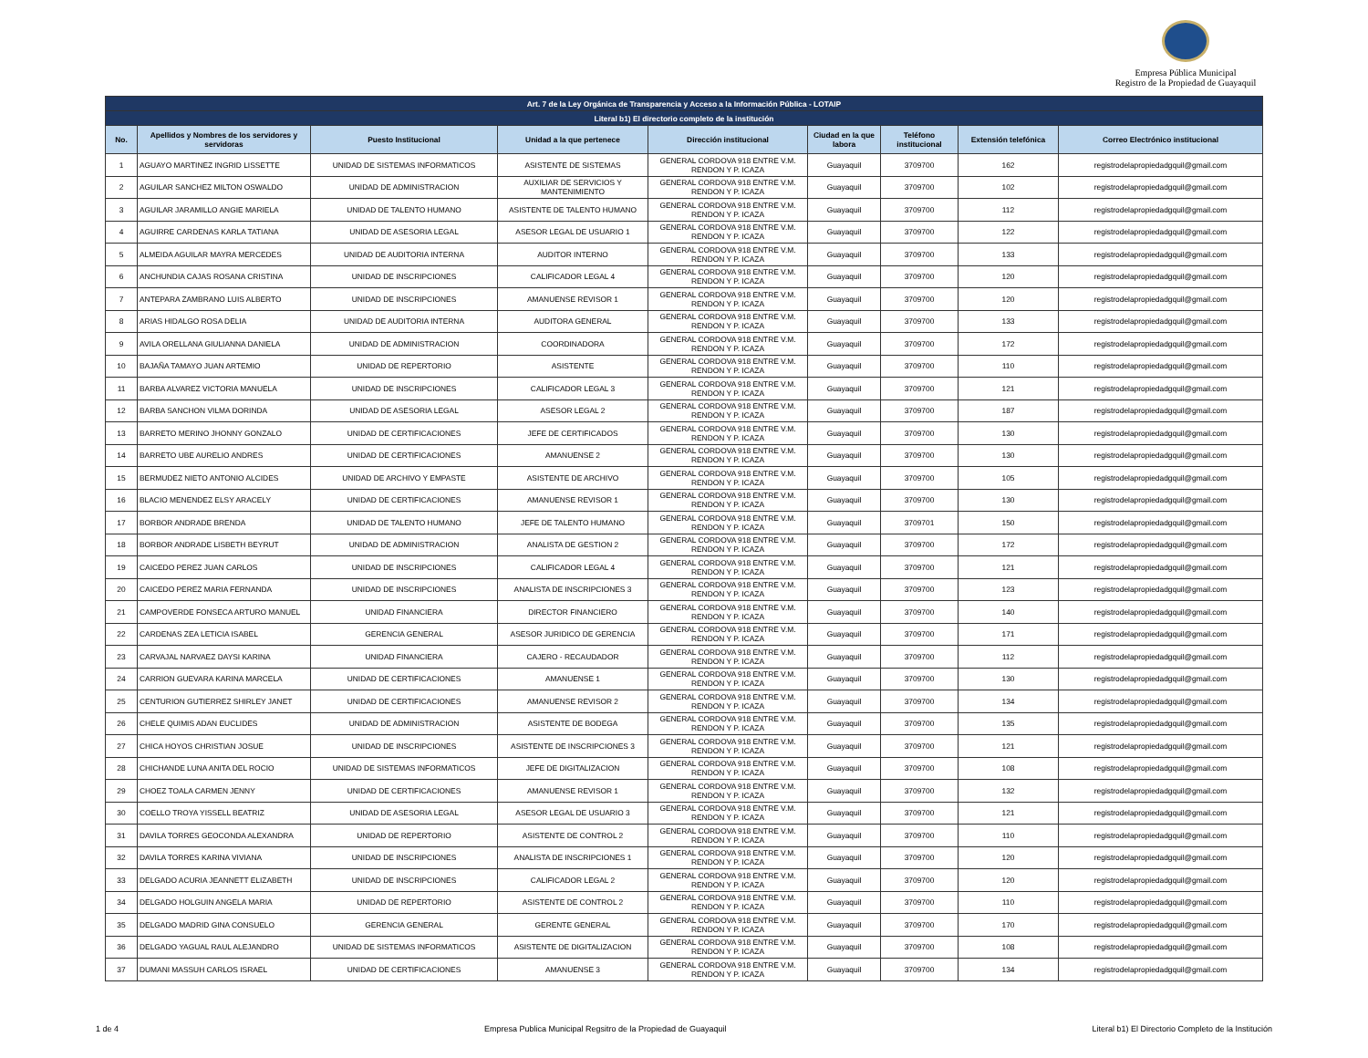Empresa Pública Municipal
Registro de la Propiedad de Guayaquil
| Art. 7 de la Ley Orgánica de Transparencia y Acceso a la Información Pública - LOTAIP | | | | | | | | |
| --- | --- | --- | --- | --- | --- | --- | --- | --- |
| Literal b1) El directorio completo de la institución | | | | | | | | |
| No. | Apellidos y Nombres de los servidores y servidoras | Puesto Institucional | Unidad a la que pertenece | Dirección institucional | Ciudad en la que labora | Teléfono institucional | Extensión telefónica | Correo Electrónico institucional |
| 1 | AGUAYO MARTINEZ INGRID LISSETTE | UNIDAD DE SISTEMAS INFORMATICOS | ASISTENTE DE SISTEMAS | GENERAL CORDOVA 918 ENTRE V.M. RENDON Y P. ICAZA | Guayaquil | 3709700 | 162 | registrodelapropiedadgquil@gmail.com |
| 2 | AGUILAR SANCHEZ MILTON OSWALDO | UNIDAD DE ADMINISTRACION | AUXILIAR DE SERVICIOS Y MANTENIMIENTO | GENERAL CORDOVA 918 ENTRE V.M. RENDON Y P. ICAZA | Guayaquil | 3709700 | 102 | registrodelapropiedadgquil@gmail.com |
| 3 | AGUILAR JARAMILLO ANGIE MARIELA | UNIDAD DE TALENTO HUMANO | ASISTENTE DE TALENTO HUMANO | GENERAL CORDOVA 918 ENTRE V.M. RENDON Y P. ICAZA | Guayaquil | 3709700 | 112 | registrodelapropiedadgquil@gmail.com |
| 4 | AGUIRRE CARDENAS KARLA TATIANA | UNIDAD DE ASESORIA LEGAL | ASESOR LEGAL DE USUARIO 1 | GENERAL CORDOVA 918 ENTRE V.M. RENDON Y P. ICAZA | Guayaquil | 3709700 | 122 | registrodelapropiedadgquil@gmail.com |
| 5 | ALMEIDA AGUILAR MAYRA MERCEDES | UNIDAD DE AUDITORIA INTERNA | AUDITOR INTERNO | GENERAL CORDOVA 918 ENTRE V.M. RENDON Y P. ICAZA | Guayaquil | 3709700 | 133 | registrodelapropiedadgquil@gmail.com |
| 6 | ANCHUNDIA CAJAS ROSANA CRISTINA | UNIDAD DE INSCRIPCIONES | CALIFICADOR LEGAL 4 | GENERAL CORDOVA 918 ENTRE V.M. RENDON Y P. ICAZA | Guayaquil | 3709700 | 120 | registrodelapropiedadgquil@gmail.com |
| 7 | ANTEPARA ZAMBRANO LUIS ALBERTO | UNIDAD DE INSCRIPCIONES | AMANUENSE REVISOR 1 | GENERAL CORDOVA 918 ENTRE V.M. RENDON Y P. ICAZA | Guayaquil | 3709700 | 120 | registrodelapropiedadgquil@gmail.com |
| 8 | ARIAS HIDALGO ROSA DELIA | UNIDAD DE AUDITORIA INTERNA | AUDITORA GENERAL | GENERAL CORDOVA 918 ENTRE V.M. RENDON Y P. ICAZA | Guayaquil | 3709700 | 133 | registrodelapropiedadgquil@gmail.com |
| 9 | AVILA ORELLANA GIULIANNA DANIELA | UNIDAD DE ADMINISTRACION | COORDINADORA | GENERAL CORDOVA 918 ENTRE V.M. RENDON Y P. ICAZA | Guayaquil | 3709700 | 172 | registrodelapropiedadgquil@gmail.com |
| 10 | BAJAÑA TAMAYO JUAN ARTEMIO | UNIDAD DE REPERTORIO | ASISTENTE | GENERAL CORDOVA 918 ENTRE V.M. RENDON Y P. ICAZA | Guayaquil | 3709700 | 110 | registrodelapropiedadgquil@gmail.com |
| 11 | BARBA ALVAREZ VICTORIA MANUELA | UNIDAD DE INSCRIPCIONES | CALIFICADOR LEGAL 3 | GENERAL CORDOVA 918 ENTRE V.M. RENDON Y P. ICAZA | Guayaquil | 3709700 | 121 | registrodelapropiedadgquil@gmail.com |
| 12 | BARBA SANCHON VILMA DORINDA | UNIDAD DE ASESORIA LEGAL | ASESOR LEGAL 2 | GENERAL CORDOVA 918 ENTRE V.M. RENDON Y P. ICAZA | Guayaquil | 3709700 | 187 | registrodelapropiedadgquil@gmail.com |
| 13 | BARRETO MERINO JHONNY GONZALO | UNIDAD DE CERTIFICACIONES | JEFE DE CERTIFICADOS | GENERAL CORDOVA 918 ENTRE V.M. RENDON Y P. ICAZA | Guayaquil | 3709700 | 130 | registrodelapropiedadgquil@gmail.com |
| 14 | BARRETO UBE AURELIO ANDRES | UNIDAD DE CERTIFICACIONES | AMANUENSE 2 | GENERAL CORDOVA 918 ENTRE V.M. RENDON Y P. ICAZA | Guayaquil | 3709700 | 130 | registrodelapropiedadgquil@gmail.com |
| 15 | BERMUDEZ NIETO ANTONIO ALCIDES | UNIDAD DE ARCHIVO Y EMPASTE | ASISTENTE DE ARCHIVO | GENERAL CORDOVA 918 ENTRE V.M. RENDON Y P. ICAZA | Guayaquil | 3709700 | 105 | registrodelapropiedadgquil@gmail.com |
| 16 | BLACIO MENENDEZ ELSY ARACELY | UNIDAD DE CERTIFICACIONES | AMANUENSE REVISOR 1 | GENERAL CORDOVA 918 ENTRE V.M. RENDON Y P. ICAZA | Guayaquil | 3709700 | 130 | registrodelapropiedadgquil@gmail.com |
| 17 | BORBOR ANDRADE BRENDA | UNIDAD DE TALENTO HUMANO | JEFE DE TALENTO HUMANO | GENERAL CORDOVA 918 ENTRE V.M. RENDON Y P. ICAZA | Guayaquil | 3709701 | 150 | registrodelapropiedadgquil@gmail.com |
| 18 | BORBOR ANDRADE LISBETH BEYRUT | UNIDAD DE ADMINISTRACION | ANALISTA DE GESTION 2 | GENERAL CORDOVA 918 ENTRE V.M. RENDON Y P. ICAZA | Guayaquil | 3709700 | 172 | registrodelapropiedadgquil@gmail.com |
| 19 | CAICEDO PEREZ JUAN CARLOS | UNIDAD DE INSCRIPCIONES | CALIFICADOR LEGAL 4 | GENERAL CORDOVA 918 ENTRE V.M. RENDON Y P. ICAZA | Guayaquil | 3709700 | 121 | registrodelapropiedadgquil@gmail.com |
| 20 | CAICEDO PEREZ MARIA FERNANDA | UNIDAD DE INSCRIPCIONES | ANALISTA DE INSCRIPCIONES 3 | GENERAL CORDOVA 918 ENTRE V.M. RENDON Y P. ICAZA | Guayaquil | 3709700 | 123 | registrodelapropiedadgquil@gmail.com |
| 21 | CAMPOVERDE FONSECA ARTURO MANUEL | UNIDAD FINANCIERA | DIRECTOR FINANCIERO | GENERAL CORDOVA 918 ENTRE V.M. RENDON Y P. ICAZA | Guayaquil | 3709700 | 140 | registrodelapropiedadgquil@gmail.com |
| 22 | CARDENAS ZEA LETICIA ISABEL | GERENCIA GENERAL | ASESOR JURIDICO DE GERENCIA | GENERAL CORDOVA 918 ENTRE V.M. RENDON Y P. ICAZA | Guayaquil | 3709700 | 171 | registrodelapropiedadgquil@gmail.com |
| 23 | CARVAJAL NARVAEZ DAYSI KARINA | UNIDAD FINANCIERA | CAJERO - RECAUDADOR | GENERAL CORDOVA 918 ENTRE V.M. RENDON Y P. ICAZA | Guayaquil | 3709700 | 112 | registrodelapropiedadgquil@gmail.com |
| 24 | CARRION GUEVARA KARINA MARCELA | UNIDAD DE CERTIFICACIONES | AMANUENSE 1 | GENERAL CORDOVA 918 ENTRE V.M. RENDON Y P. ICAZA | Guayaquil | 3709700 | 130 | registrodelapropiedadgquil@gmail.com |
| 25 | CENTURION GUTIERREZ SHIRLEY JANET | UNIDAD DE CERTIFICACIONES | AMANUENSE REVISOR 2 | GENERAL CORDOVA 918 ENTRE V.M. RENDON Y P. ICAZA | Guayaquil | 3709700 | 134 | registrodelapropiedadgquil@gmail.com |
| 26 | CHELE QUIMIS ADAN EUCLIDES | UNIDAD DE ADMINISTRACION | ASISTENTE DE BODEGA | GENERAL CORDOVA 918 ENTRE V.M. RENDON Y P. ICAZA | Guayaquil | 3709700 | 135 | registrodelapropiedadgquil@gmail.com |
| 27 | CHICA HOYOS CHRISTIAN JOSUE | UNIDAD DE INSCRIPCIONES | ASISTENTE DE INSCRIPCIONES 3 | GENERAL CORDOVA 918 ENTRE V.M. RENDON Y P. ICAZA | Guayaquil | 3709700 | 121 | registrodelapropiedadgquil@gmail.com |
| 28 | CHICHANDE LUNA ANITA DEL ROCIO | UNIDAD DE SISTEMAS INFORMATICOS | JEFE DE DIGITALIZACION | GENERAL CORDOVA 918 ENTRE V.M. RENDON Y P. ICAZA | Guayaquil | 3709700 | 108 | registrodelapropiedadgquil@gmail.com |
| 29 | CHOEZ TOALA CARMEN JENNY | UNIDAD DE CERTIFICACIONES | AMANUENSE REVISOR 1 | GENERAL CORDOVA 918 ENTRE V.M. RENDON Y P. ICAZA | Guayaquil | 3709700 | 132 | registrodelapropiedadgquil@gmail.com |
| 30 | COELLO TROYA YISSELL BEATRIZ | UNIDAD DE ASESORIA LEGAL | ASESOR LEGAL DE USUARIO 3 | GENERAL CORDOVA 918 ENTRE V.M. RENDON Y P. ICAZA | Guayaquil | 3709700 | 121 | registrodelapropiedadgquil@gmail.com |
| 31 | DAVILA TORRES GEOCONDA ALEXANDRA | UNIDAD DE REPERTORIO | ASISTENTE DE CONTROL 2 | GENERAL CORDOVA 918 ENTRE V.M. RENDON Y P. ICAZA | Guayaquil | 3709700 | 110 | registrodelapropiedadgquil@gmail.com |
| 32 | DAVILA TORRES KARINA VIVIANA | UNIDAD DE INSCRIPCIONES | ANALISTA DE INSCRIPCIONES 1 | GENERAL CORDOVA 918 ENTRE V.M. RENDON Y P. ICAZA | Guayaquil | 3709700 | 120 | registrodelapropiedadgquil@gmail.com |
| 33 | DELGADO ACURIA JEANNETT ELIZABETH | UNIDAD DE INSCRIPCIONES | CALIFICADOR LEGAL 2 | GENERAL CORDOVA 918 ENTRE V.M. RENDON Y P. ICAZA | Guayaquil | 3709700 | 120 | registrodelapropiedadgquil@gmail.com |
| 34 | DELGADO HOLGUIN ANGELA MARIA | UNIDAD DE REPERTORIO | ASISTENTE DE CONTROL 2 | GENERAL CORDOVA 918 ENTRE V.M. RENDON Y P. ICAZA | Guayaquil | 3709700 | 110 | registrodelapropiedadgquil@gmail.com |
| 35 | DELGADO MADRID GINA CONSUELO | GERENCIA GENERAL | GERENTE GENERAL | GENERAL CORDOVA 918 ENTRE V.M. RENDON Y P. ICAZA | Guayaquil | 3709700 | 170 | registrodelapropiedadgquil@gmail.com |
| 36 | DELGADO YAGUAL RAUL ALEJANDRO | UNIDAD DE SISTEMAS INFORMATICOS | ASISTENTE DE DIGITALIZACION | GENERAL CORDOVA 918 ENTRE V.M. RENDON Y P. ICAZA | Guayaquil | 3709700 | 108 | registrodelapropiedadgquil@gmail.com |
| 37 | DUMANI MASSUH CARLOS ISRAEL | UNIDAD DE CERTIFICACIONES | AMANUENSE 3 | GENERAL CORDOVA 918 ENTRE V.M. RENDON Y P. ICAZA | Guayaquil | 3709700 | 134 | registrodelapropiedadgquil@gmail.com |
1 de 4 Empresa Publica Municipal Regsitro de la Propiedad de Guayaquil Literal b1) El Directorio Completo de la Institución